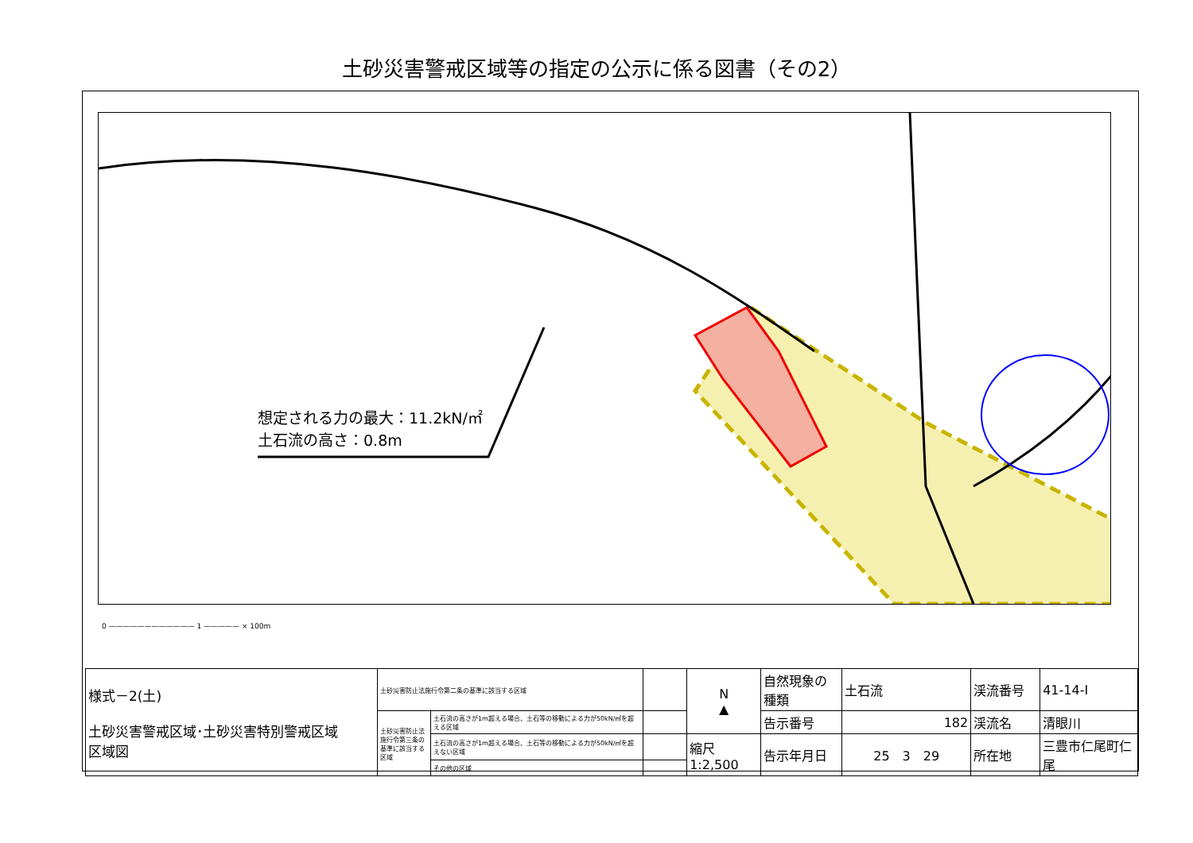土砂災害警戒区域等の指定の公示に係る図書（その2）
想定される力の最大：11.2kN/㎡
土石流の高さ：0.8m
0 ———————————— 1 ————— × 100m
| 様式－2(土) 土砂災害警戒区域･土砂災害特別警戒区域 区域図 | 土砂災害防止法施行令第二条の基準に該当する区域 | | | N ▲ | 自然現象の種類 | 土石流 | 渓流番号 | 41-14-Ⅰ |
| | 土砂災害防止法施行令第三条の基準に該当する区域 | 土石流の高さが1m超える場合、土石等の移動による力が50kN/㎡を超える区域 | | | 告示番号 | 182 | 渓流名 | 清眼川 |
| | | 土石流の高さが1m超える場合、土石等の移動による力が50kN/㎡を超えない区域 | | 縮尺 1:2,500 | 告示年月日 | 25 3 29 | 所在地 | 三豊市仁尾町仁尾 |
| | | その他の区域 | | | | | | |